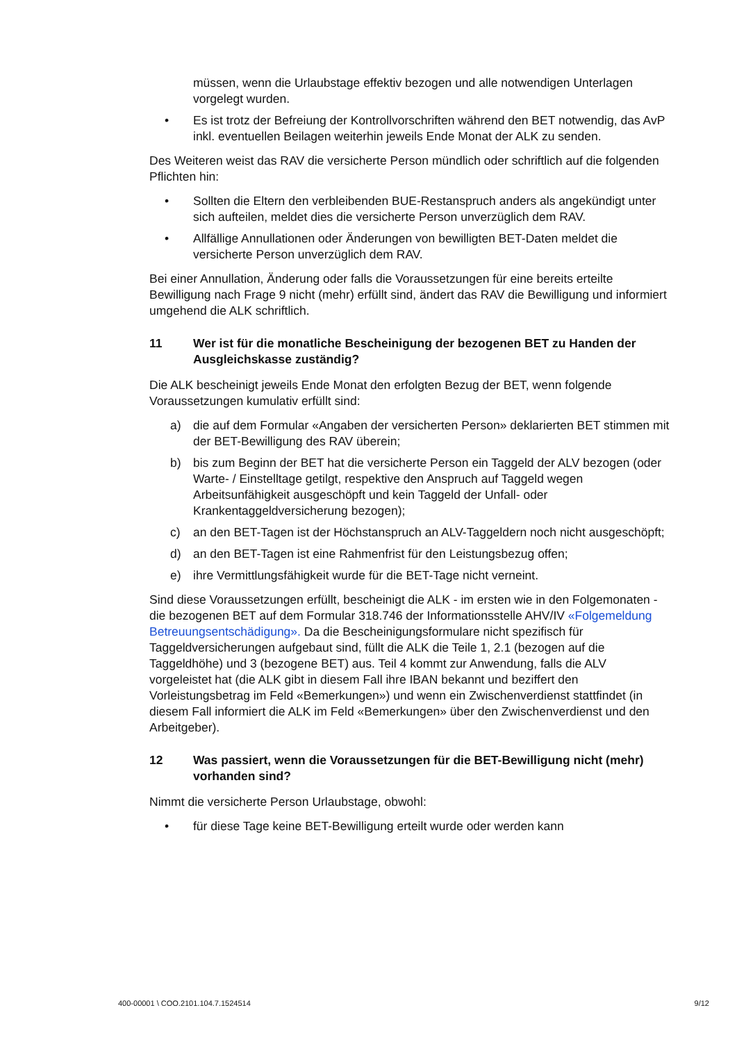müssen, wenn die Urlaubstage effektiv bezogen und alle notwendigen Unterlagen vorgelegt wurden.
• Es ist trotz der Befreiung der Kontrollvorschriften während den BET notwendig, das AvP inkl. eventuellen Beilagen weiterhin jeweils Ende Monat der ALK zu senden.
Des Weiteren weist das RAV die versicherte Person mündlich oder schriftlich auf die folgenden Pflichten hin:
• Sollten die Eltern den verbleibenden BUE-Restanspruch anders als angekündigt unter sich aufteilen, meldet dies die versicherte Person unverzüglich dem RAV.
• Allfällige Annullationen oder Änderungen von bewilligten BET-Daten meldet die versicherte Person unverzüglich dem RAV.
Bei einer Annullation, Änderung oder falls die Voraussetzungen für eine bereits erteilte Bewilligung nach Frage 9 nicht (mehr) erfüllt sind, ändert das RAV die Bewilligung und informiert umgehend die ALK schriftlich.
11 Wer ist für die monatliche Bescheinigung der bezogenen BET zu Handen der Ausgleichskasse zuständig?
Die ALK bescheinigt jeweils Ende Monat den erfolgten Bezug der BET, wenn folgende Voraussetzungen kumulativ erfüllt sind:
a) die auf dem Formular «Angaben der versicherten Person» deklarierten BET stimmen mit der BET-Bewilligung des RAV überein;
b) bis zum Beginn der BET hat die versicherte Person ein Taggeld der ALV bezogen (oder Warte- / Einstelltage getilgt, respektive den Anspruch auf Taggeld wegen Arbeitsunfähigkeit ausgeschöpft und kein Taggeld der Unfall- oder Krankentaggeldversicherung bezogen);
c) an den BET-Tagen ist der Höchstanspruch an ALV-Taggeldern noch nicht ausgeschöpft;
d) an den BET-Tagen ist eine Rahmenfrist für den Leistungsbezug offen;
e) ihre Vermittlungsfähigkeit wurde für die BET-Tage nicht verneint.
Sind diese Voraussetzungen erfüllt, bescheinigt die ALK - im ersten wie in den Folgemonaten - die bezogenen BET auf dem Formular 318.746 der Informationsstelle AHV/IV «Folgemeldung Betreuungsentschädigung». Da die Bescheinigungsformulare nicht spezifisch für Taggeldversicherungen aufgebaut sind, füllt die ALK die Teile 1, 2.1 (bezogen auf die Taggeldhöhe) und 3 (bezogene BET) aus. Teil 4 kommt zur Anwendung, falls die ALV vorgeleistet hat (die ALK gibt in diesem Fall ihre IBAN bekannt und beziffert den Vorleistungsbetrag im Feld «Bemerkungen») und wenn ein Zwischenverdienst stattfindet (in diesem Fall informiert die ALK im Feld «Bemerkungen» über den Zwischenverdienst und den Arbeitgeber).
12 Was passiert, wenn die Voraussetzungen für die BET-Bewilligung nicht (mehr) vorhanden sind?
Nimmt die versicherte Person Urlaubstage, obwohl:
• für diese Tage keine BET-Bewilligung erteilt wurde oder werden kann
400-00001 \ COO.2101.104.7.1524514 9/12